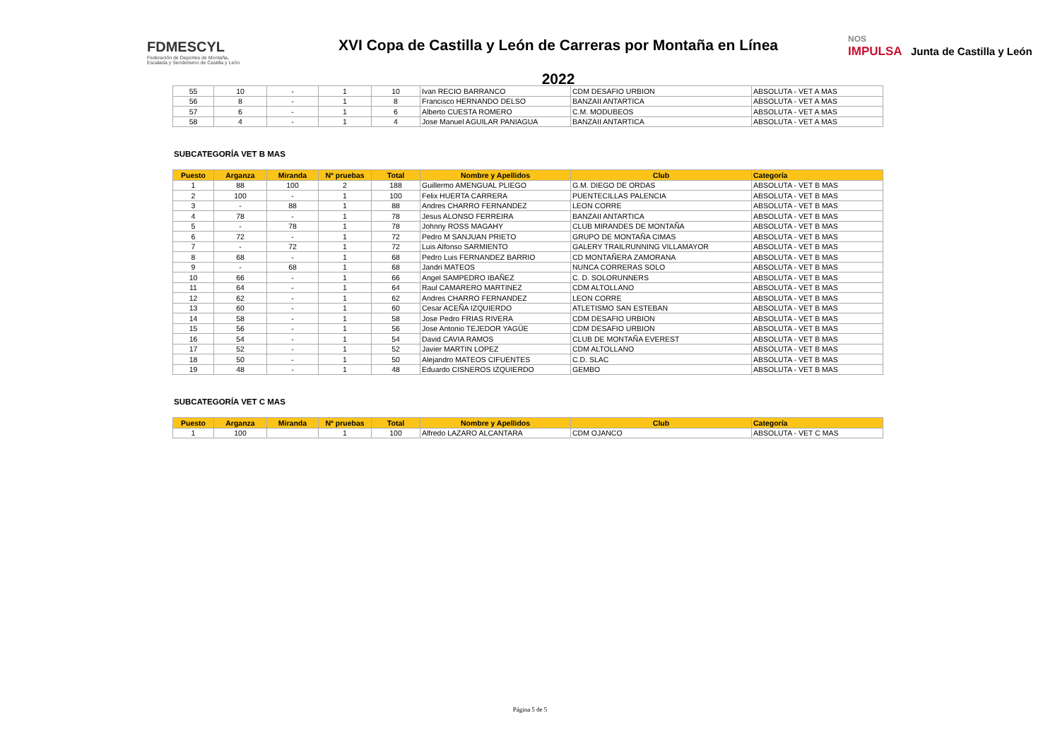FDMESCYL
Federación de Deportes de Montaña,
Escalada y Senderismo de Castilla y León
XVI Copa de Castilla y León de Carreras por Montaña en Línea
2022
NOS
IMPULSA Junta de Castilla y León
| 55 | 10 | - | 1 | 10 | Ivan RECIO BARRANCO | CDM DESAFIO URBION | ABSOLUTA - VET A MAS |
| 56 | 8 | - | 1 | 8 | Francisco HERNANDO DELSO | BANZAII ANTARTICA | ABSOLUTA - VET A MAS |
| 57 | 6 | - | 1 | 6 | Alberto CUESTA ROMERO | C.M. MODUBEOS | ABSOLUTA - VET A MAS |
| 58 | 4 | - | 1 | 4 | Jose Manuel AGUILAR PANIAGUA | BANZAII ANTARTICA | ABSOLUTA - VET A MAS |
SUBCATEGORÍA VET B MAS
| Puesto | Arganza | Miranda | Nº pruebas | Total | Nombre y Apellidos | Club | Categoría |
| --- | --- | --- | --- | --- | --- | --- | --- |
| 1 | 88 | 100 | 2 | 188 | Guillermo AMENGUAL PLIEGO | G.M. DIEGO DE ORDAS | ABSOLUTA - VET B MAS |
| 2 | 100 | - | 1 | 100 | Felix HUERTA CARRERA | PUENTECILLAS PALENCIA | ABSOLUTA - VET B MAS |
| 3 | - | 88 | 1 | 88 | Andres CHARRO FERNANDEZ | LEON CORRE | ABSOLUTA - VET B MAS |
| 4 | 78 | - | 1 | 78 | Jesus ALONSO FERREIRA | BANZAII ANTARTICA | ABSOLUTA - VET B MAS |
| 5 | - | 78 | 1 | 78 | Johnny ROSS MAGAHY | CLUB MIRANDES DE MONTAÑA | ABSOLUTA - VET B MAS |
| 6 | 72 | - | 1 | 72 | Pedro M SANJUAN PRIETO | GRUPO DE MONTAÑA CIMAS | ABSOLUTA - VET B MAS |
| 7 | - | 72 | 1 | 72 | Luis Alfonso SARMIENTO | GALERY TRAILRUNNING VILLAMAYOR | ABSOLUTA - VET B MAS |
| 8 | 68 | - | 1 | 68 | Pedro Luis FERNANDEZ BARRIO | CD MONTAÑERA ZAMORANA | ABSOLUTA - VET B MAS |
| 9 | - | 68 | 1 | 68 | Jandri MATEOS | NUNCA CORRERAS SOLO | ABSOLUTA - VET B MAS |
| 10 | 66 | - | 1 | 66 | Angel SAMPEDRO IBAÑEZ | C. D. SOLORUNNERS | ABSOLUTA - VET B MAS |
| 11 | 64 | - | 1 | 64 | Raul CAMARERO MARTINEZ | CDM ALTOLLANO | ABSOLUTA - VET B MAS |
| 12 | 62 | - | 1 | 62 | Andres CHARRO FERNANDEZ | LEON CORRE | ABSOLUTA - VET B MAS |
| 13 | 60 | - | 1 | 60 | Cesar ACEÑA IZQUIERDO | ATLETISMO SAN ESTEBAN | ABSOLUTA - VET B MAS |
| 14 | 58 | - | 1 | 58 | Jose Pedro FRIAS RIVERA | CDM DESAFIO URBION | ABSOLUTA - VET B MAS |
| 15 | 56 | - | 1 | 56 | Jose Antonio TEJEDOR YAGÜE | CDM DESAFIO URBION | ABSOLUTA - VET B MAS |
| 16 | 54 | - | 1 | 54 | David CAVIA RAMOS | CLUB DE MONTAÑA EVEREST | ABSOLUTA - VET B MAS |
| 17 | 52 | - | 1 | 52 | Javier MARTIN LOPEZ | CDM ALTOLLANO | ABSOLUTA - VET B MAS |
| 18 | 50 | - | 1 | 50 | Alejandro MATEOS CIFUENTES | C.D. SLAC | ABSOLUTA - VET B MAS |
| 19 | 48 | - | 1 | 48 | Eduardo CISNEROS IZQUIERDO | GEMBO | ABSOLUTA - VET B MAS |
SUBCATEGORÍA VET C MAS
| Puesto | Arganza | Miranda | Nº pruebas | Total | Nombre y Apellidos | Club | Categoría |
| --- | --- | --- | --- | --- | --- | --- | --- |
| 1 | 100 | | 1 | 100 | Alfredo LAZARO ALCANTARA | CDM OJANCO | ABSOLUTA - VET C MAS |
Página 5 de 5